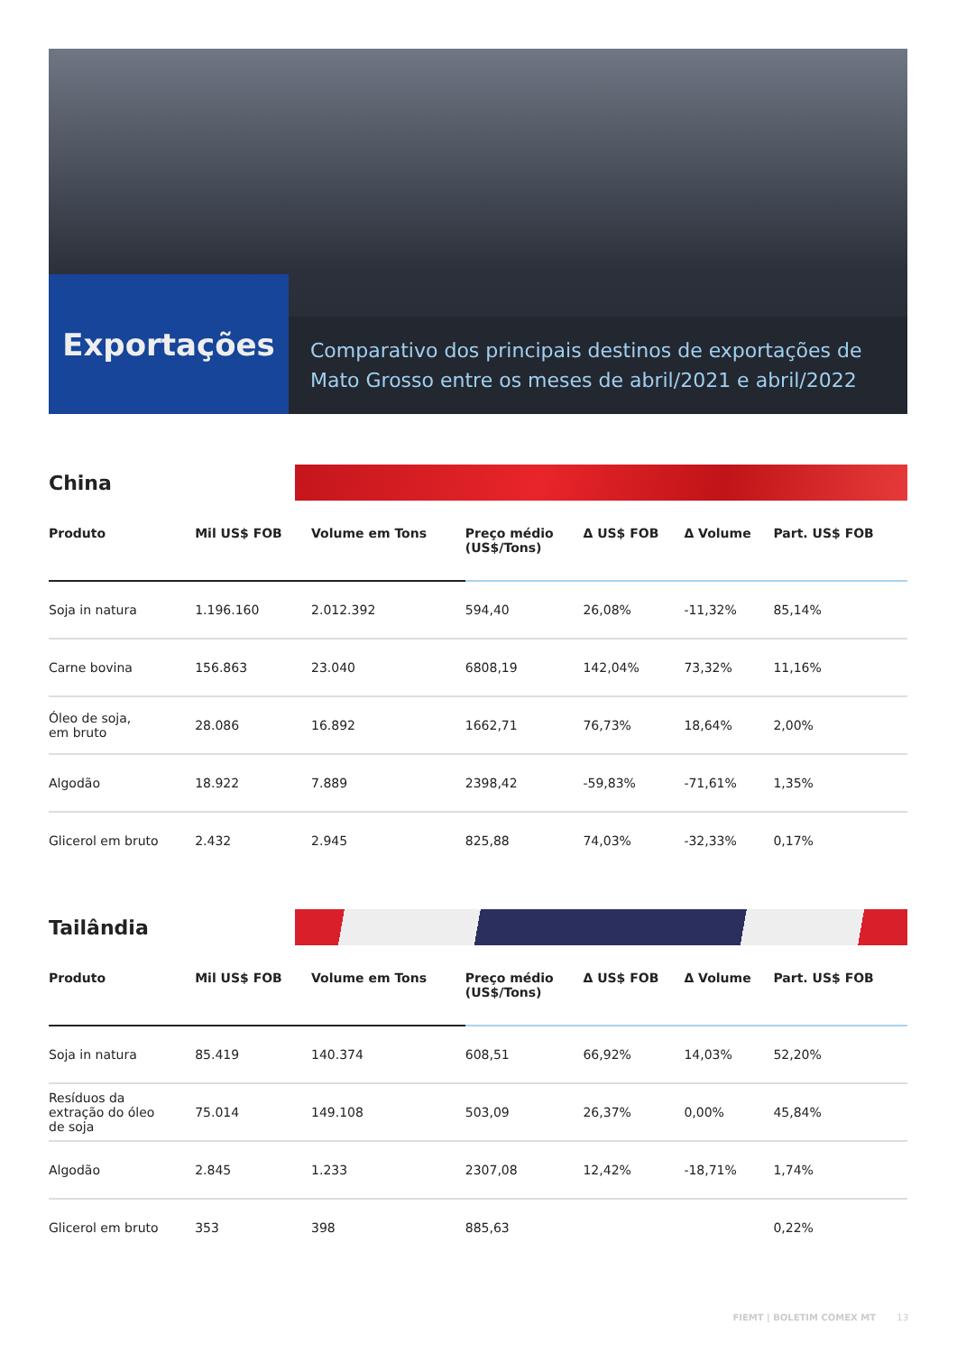Exportações
Comparativo dos principais destinos de exportações de Mato Grosso entre os meses de abril/2021 e abril/2022
China
| Produto | Mil US$ FOB | Volume em Tons | Preço médio (US$/Tons) | Δ US$ FOB | Δ Volume | Part. US$ FOB |
| --- | --- | --- | --- | --- | --- | --- |
| Soja in natura | 1.196.160 | 2.012.392 | 594,40 | 26,08% | -11,32% | 85,14% |
| Carne bovina | 156.863 | 23.040 | 6808,19 | 142,04% | 73,32% | 11,16% |
| Óleo de soja, em bruto | 28.086 | 16.892 | 1662,71 | 76,73% | 18,64% | 2,00% |
| Algodão | 18.922 | 7.889 | 2398,42 | -59,83% | -71,61% | 1,35% |
| Glicerol em bruto | 2.432 | 2.945 | 825,88 | 74,03% | -32,33% | 0,17% |
Tailândia
| Produto | Mil US$ FOB | Volume em Tons | Preço médio (US$/Tons) | Δ US$ FOB | Δ Volume | Part. US$ FOB |
| --- | --- | --- | --- | --- | --- | --- |
| Soja in natura | 85.419 | 140.374 | 608,51 | 66,92% | 14,03% | 52,20% |
| Resíduos da extração do óleo de soja | 75.014 | 149.108 | 503,09 | 26,37% | 0,00% | 45,84% |
| Algodão | 2.845 | 1.233 | 2307,08 | 12,42% | -18,71% | 1,74% |
| Glicerol em bruto | 353 | 398 | 885,63 | | | 0,22% |
FIEMT | BOLETIM COMEX MT 13